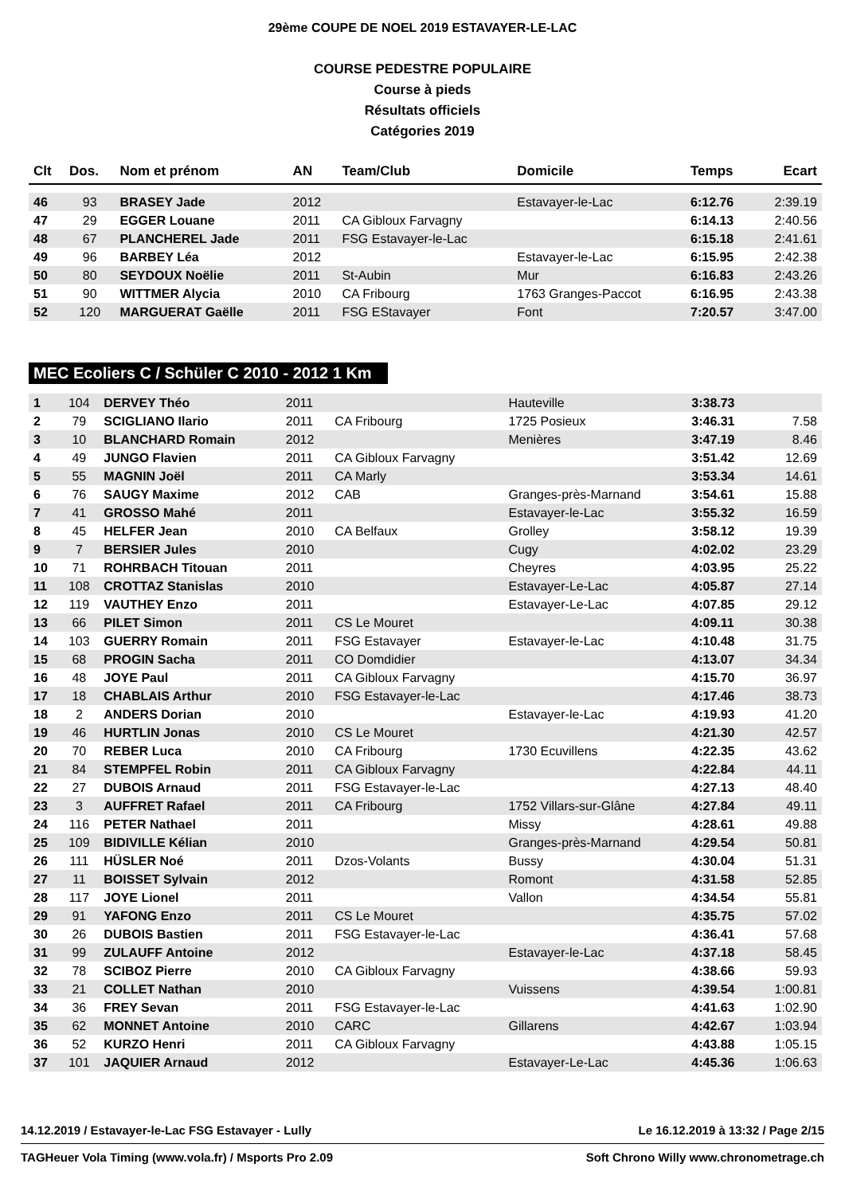29ème COUPE DE NOEL 2019 ESTAVAYER-LE-LAC
COURSE PEDESTRE POPULAIRE
Course à pieds
Résultats officiels
Catégories 2019
| Clt | Dos. | Nom et prénom | AN | Team/Club | Domicile | Temps | Ecart |
| --- | --- | --- | --- | --- | --- | --- | --- |
| 46 | 93 | BRASEY Jade | 2012 | | Estavayer-le-Lac | 6:12.76 | 2:39.19 |
| 47 | 29 | EGGER Louane | 2011 | CA Gibloux Farvagny | | 6:14.13 | 2:40.56 |
| 48 | 67 | PLANCHEREL Jade | 2011 | FSG Estavayer-le-Lac | | 6:15.18 | 2:41.61 |
| 49 | 96 | BARBEY Léa | 2012 | | Estavayer-le-Lac | 6:15.95 | 2:42.38 |
| 50 | 80 | SEYDOUX Noëlie | 2011 | St-Aubin | Mur | 6:16.83 | 2:43.26 |
| 51 | 90 | WITTMER Alycia | 2010 | CA Fribourg | 1763 Granges-Paccot | 6:16.95 | 2:43.38 |
| 52 | 120 | MARGUERAT Gaëlle | 2011 | FSG EStavayer | Font | 7:20.57 | 3:47.00 |
MEC Ecoliers C / Schüler C 2010 - 2012 1 Km
| 1 | 104 | DERVEY Théo | 2011 | | Hauteville | 3:38.73 | |
| 2 | 79 | SCIGLIANO Ilario | 2011 | CA Fribourg | 1725 Posieux | 3:46.31 | 7.58 |
| 3 | 10 | BLANCHARD Romain | 2012 | | Menières | 3:47.19 | 8.46 |
| 4 | 49 | JUNGO Flavien | 2011 | CA Gibloux Farvagny | | 3:51.42 | 12.69 |
| 5 | 55 | MAGNIN Joël | 2011 | CA Marly | | 3:53.34 | 14.61 |
| 6 | 76 | SAUGY Maxime | 2012 | CAB | Granges-près-Marnand | 3:54.61 | 15.88 |
| 7 | 41 | GROSSO Mahé | 2011 | | Estavayer-le-Lac | 3:55.32 | 16.59 |
| 8 | 45 | HELFER Jean | 2010 | CA Belfaux | Grolley | 3:58.12 | 19.39 |
| 9 | 7 | BERSIER Jules | 2010 | | Cugy | 4:02.02 | 23.29 |
| 10 | 71 | ROHRBACH Titouan | 2011 | | Cheyres | 4:03.95 | 25.22 |
| 11 | 108 | CROTTAZ Stanislas | 2010 | | Estavayer-Le-Lac | 4:05.87 | 27.14 |
| 12 | 119 | VAUTHEY Enzo | 2011 | | Estavayer-Le-Lac | 4:07.85 | 29.12 |
| 13 | 66 | PILET Simon | 2011 | CS Le Mouret | | 4:09.11 | 30.38 |
| 14 | 103 | GUERRY Romain | 2011 | FSG Estavayer | Estavayer-le-Lac | 4:10.48 | 31.75 |
| 15 | 68 | PROGIN Sacha | 2011 | CO Domdidier | | 4:13.07 | 34.34 |
| 16 | 48 | JOYE Paul | 2011 | CA Gibloux Farvagny | | 4:15.70 | 36.97 |
| 17 | 18 | CHABLAIS Arthur | 2010 | FSG Estavayer-le-Lac | | 4:17.46 | 38.73 |
| 18 | 2 | ANDERS Dorian | 2010 | | Estavayer-le-Lac | 4:19.93 | 41.20 |
| 19 | 46 | HURTLIN Jonas | 2010 | CS Le Mouret | | 4:21.30 | 42.57 |
| 20 | 70 | REBER Luca | 2010 | CA Fribourg | 1730 Ecuvillens | 4:22.35 | 43.62 |
| 21 | 84 | STEMPFEL Robin | 2011 | CA Gibloux Farvagny | | 4:22.84 | 44.11 |
| 22 | 27 | DUBOIS Arnaud | 2011 | FSG Estavayer-le-Lac | | 4:27.13 | 48.40 |
| 23 | 3 | AUFFRET Rafael | 2011 | CA Fribourg | 1752 Villars-sur-Glâne | 4:27.84 | 49.11 |
| 24 | 116 | PETER Nathael | 2011 | | Missy | 4:28.61 | 49.88 |
| 25 | 109 | BIDIVILLE Kélian | 2010 | | Granges-près-Marnand | 4:29.54 | 50.81 |
| 26 | 111 | HÜSLER Noé | 2011 | Dzos-Volants | Bussy | 4:30.04 | 51.31 |
| 27 | 11 | BOISSET Sylvain | 2012 | | Romont | 4:31.58 | 52.85 |
| 28 | 117 | JOYE Lionel | 2011 | | Vallon | 4:34.54 | 55.81 |
| 29 | 91 | YAFONG Enzo | 2011 | CS Le Mouret | | 4:35.75 | 57.02 |
| 30 | 26 | DUBOIS Bastien | 2011 | FSG Estavayer-le-Lac | | 4:36.41 | 57.68 |
| 31 | 99 | ZULAUFF Antoine | 2012 | | Estavayer-le-Lac | 4:37.18 | 58.45 |
| 32 | 78 | SCIBOZ Pierre | 2010 | CA Gibloux Farvagny | | 4:38.66 | 59.93 |
| 33 | 21 | COLLET Nathan | 2010 | | Vuissens | 4:39.54 | 1:00.81 |
| 34 | 36 | FREY Sevan | 2011 | FSG Estavayer-le-Lac | | 4:41.63 | 1:02.90 |
| 35 | 62 | MONNET Antoine | 2010 | CARC | Gillarens | 4:42.67 | 1:03.94 |
| 36 | 52 | KURZO Henri | 2011 | CA Gibloux Farvagny | | 4:43.88 | 1:05.15 |
| 37 | 101 | JAQUIER Arnaud | 2012 | | Estavayer-Le-Lac | 4:45.36 | 1:06.63 |
14.12.2019 / Estavayer-le-Lac FSG Estavayer - Lully Le 16.12.2019 à 13:32 / Page 2/15
TAGHeuer Vola Timing (www.vola.fr) / Msports Pro 2.09 Soft Chrono Willy www.chronometrage.ch